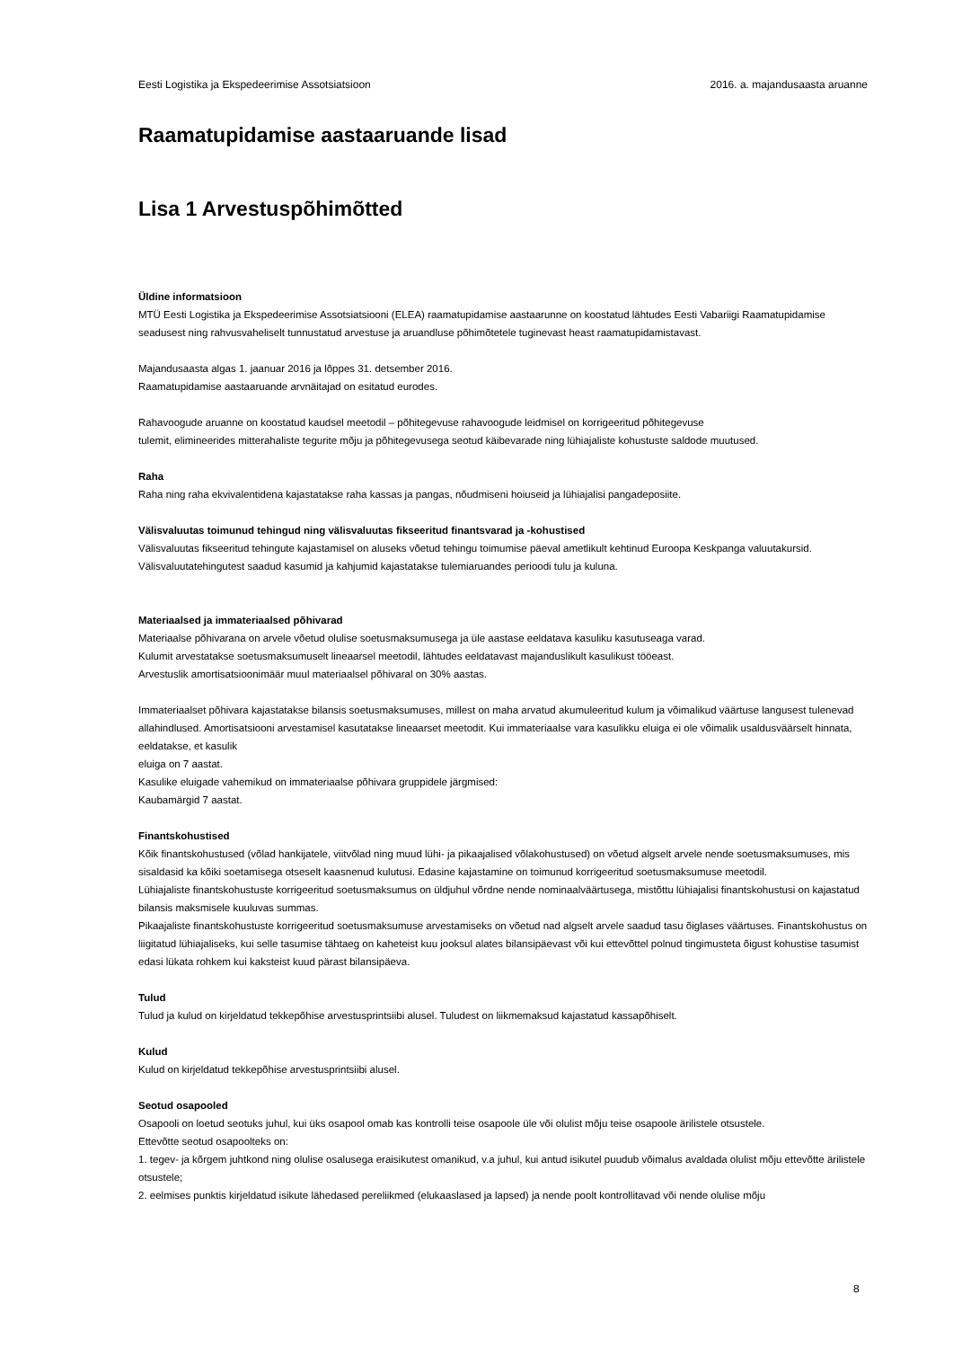Eesti Logistika ja Ekspedeerimise Assotsiatsioon 2016. a. majandusaasta aruanne
Raamatupidamise aastaaruande lisad
Lisa 1 Arvestuspõhimõtted
Üldine informatsioon
MTÜ Eesti Logistika ja Ekspedeerimise Assotsiatsiooni (ELEA) raamatupidamise aastaarunne on koostatud lähtudes Eesti Vabariigi Raamatupidamise seadusest ning rahvusvaheliselt tunnustatud arvestuse ja aruandluse põhimõtetele tuginevast heast raamatupidamistavast.
Majandusaasta algas 1. jaanuar 2016 ja lõppes 31. detsember 2016.
Raamatupidamise aastaaruande arvnäitajad on esitatud eurodes.
Rahavoogude aruanne on koostatud kaudsel meetodil – põhitegevuse rahavoogude leidmisel on korrigeeritud põhitegevuse
tulemit, elimineerides mitterahaliste tegurite mõju ja põhitegevusega seotud käibevarade ning lühiajaliste kohustuste saldode muutused.
Raha
Raha ning raha ekvivalentidena kajastatakse raha kassas ja pangas, nõudmiseni hoiuseid ja lühiajalisi pangadeposiite.
Välisvaluutas toimunud tehingud ning välisvaluutas fikseeritud finantsvarad ja -kohustised
Välisvaluutas fikseeritud tehingute kajastamisel on aluseks võetud tehingu toimumise päeval ametlikult kehtinud Euroopa Keskpanga valuutakursid. Välisvaluutatehingutest saadud kasumid ja kahjumid kajastatakse tulemiaruandes perioodi tulu ja kuluna.
Materiaalsed ja immateriaalsed põhivarad
Materiaalse põhivarana on arvele võetud olulise soetusmaksumusega ja üle aastase eeldatava kasuliku kasutuseaga varad.
Kulumit arvestatakse soetusmaksumuselt lineaarsel meetodil, lähtudes eeldatavast majanduslikult kasulikust tööeast.
Arvestuslik amortisatsioonimäär muul materiaalsel põhivaral on 30% aastas.
Immateriaalset põhivara kajastatakse bilansis soetusmaksumuses, millest on maha arvatud akumuleeritud kulum ja võimalikud väärtuse langusest tulenevad allahindlused. Amortisatsiooni arvestamisel kasutatakse lineaarset meetodit. Kui immateriaalse vara kasulikku eluiga ei ole võimalik usaldusväärselt hinnata, eeldatakse, et kasulik
eluiga on 7 aastat.
Kasulike eluigade vahemikud on immateriaalse põhivara gruppidele järgmised:
Kaubamärgid 7 aastat.
Finantskohustised
Kõik finantskohustused (võlad hankijatele, viitvõlad ning muud lühi- ja pikaajalised võlakohustused) on võetud algselt arvele nende soetusmaksumuses, mis sisaldasid ka kõiki soetamisega otseselt kaasnenud kulutusi. Edasine kajastamine on toimunud korrigeeritud soetusmaksumuse meetodil.
Lühiajaliste finantskohustuste korrigeeritud soetusmaksumus on üldjuhul võrdne nende nominaalväärtusega, mistõttu lühiajalisi finantskohustusi on kajastatud bilansis maksmisele kuuluvas summas.
Pikaajaliste finantskohustuste korrigeeritud soetusmaksumuse arvestamiseks on võetud nad algselt arvele saadud tasu õiglases väärtuses. Finantskohustus on liigitatud lühiajaliseks, kui selle tasumise tähtaeg on kaheteist kuu jooksul alates bilansipäevast või kui ettevõttel polnud tingimusteta õigust kohustise tasumist edasi lükata rohkem kui kaksteist kuud pärast bilansipäeva.
Tulud
Tulud ja kulud on kirjeldatud tekkepõhise arvestusprintsiibi alusel. Tuludest on liikmemaksud kajastatud kassapõhiselt.
Kulud
Kulud on kirjeldatud tekkepõhise arvestusprintsiibi alusel.
Seotud osapooled
Osapooli on loetud seotuks juhul, kui üks osapool omab kas kontrolli teise osapoole üle või olulist mõju teise osapoole ärilistele otsustele.
Ettevõtte seotud osapoolteks on:
1. tegev- ja kõrgem juhtkond ning olulise osalusega eraisikutest omanikud, v.a juhul, kui antud isikutel puudub võimalus avaldada olulist mõju ettevõtte ärilistele otsustele;
2. eelmises punktis kirjeldatud isikute lähedased pereliikmed (elukaaslased ja lapsed) ja nende poolt kontrollitavad või nende olulise mõju
8